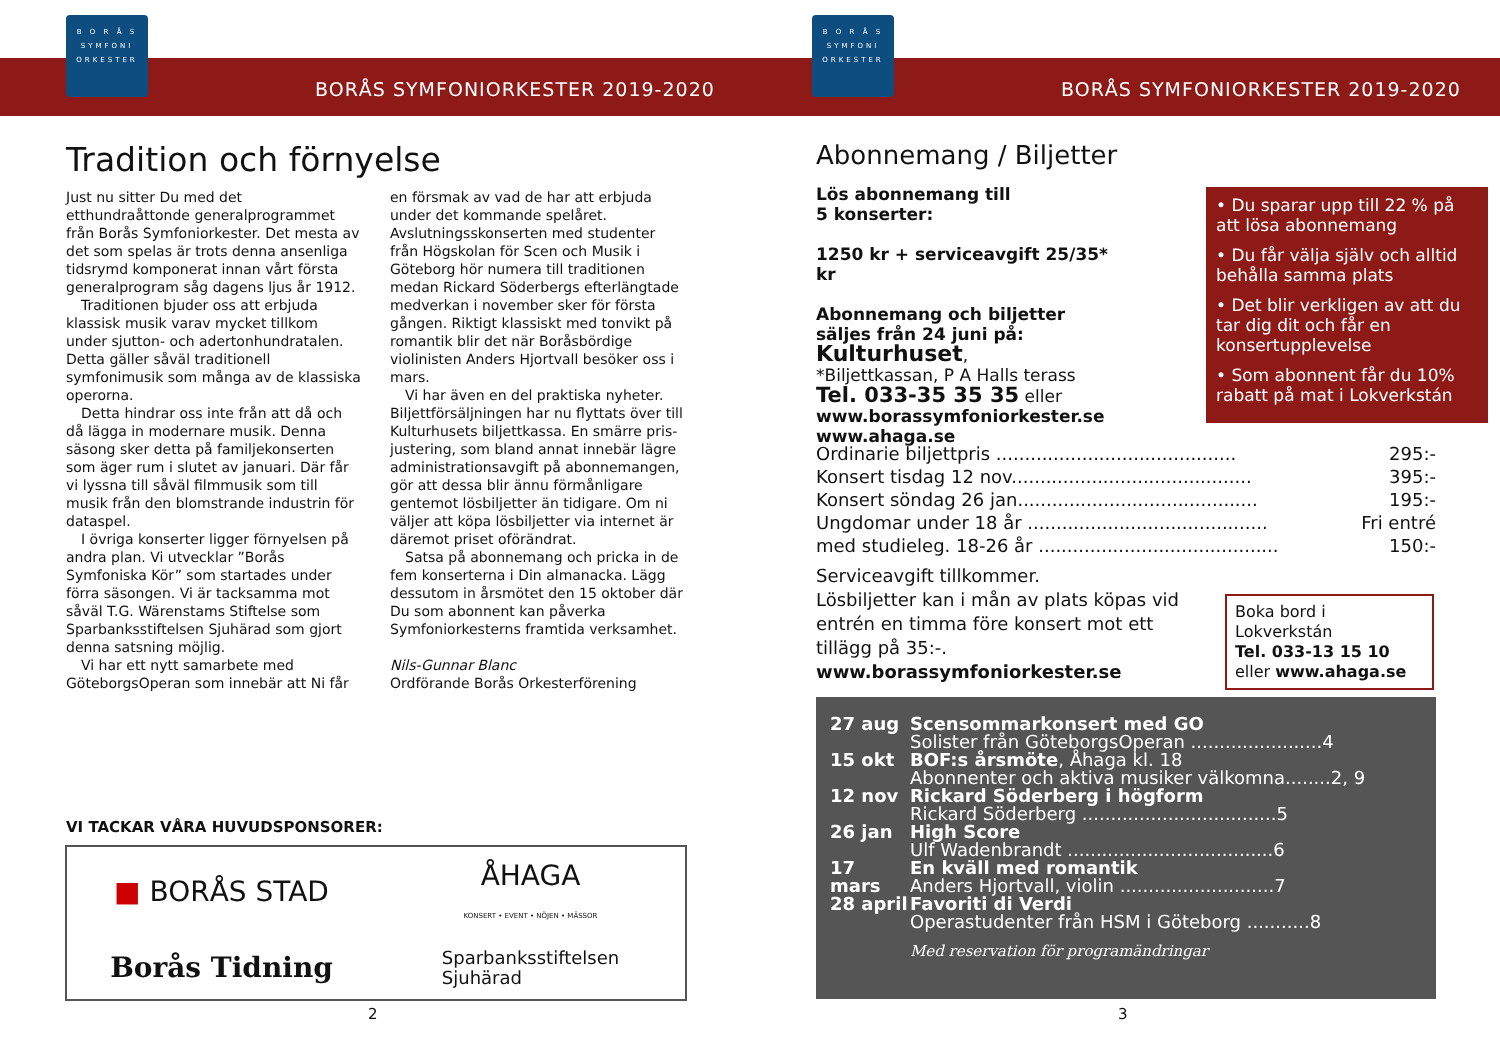B O R Å S
SYMFONI
ORKESTER
BORÅS SYMFONIORKESTER 2019-2020
Tradition och förnyelse
Just nu sitter Du med det etthundraåttonde generalprogrammet från Borås Symfonior­kester. Det mesta av det som spelas är trots denna ansenliga tidsrymd komponerat innan vårt första generalprogram såg dagens ljus år 1912.
Traditionen bjuder oss att erbjuda klassisk musik varav mycket tillkom under sjutton- och adertonhundratalen. Detta gäller såväl traditionell symfonimusik som många av de klassiska operorna.
Detta hindrar oss inte från att då och då lägga in modernare musik. Denna säsong sker detta på familjekonserten som äger rum i slutet av januari. Där får vi lyssna till såväl filmmusik som till musik från den blomst­rande industrin för dataspel.
I övriga konserter ligger förnyelsen på andra plan. Vi utvecklar ”Borås Symfoniska Kör” som startades under förra säsongen. Vi är tacksamma mot såväl T.G. Wärenstams Stiftelse som Sparbanksstiftelsen Sjuhärad som gjort denna satsning möjlig.
Vi har ett nytt samarbete med Göteborgs­Operan som innebär att Ni får en försmak av vad de har att erbjuda under det kom­mande spelåret. Avslutningsskonserten med studenter från Högskolan för Scen och Musik i Göteborg hör numera till traditionen medan Rickard Söderbergs efterlängtade medverkan i november sker för första gången. Riktigt klassiskt med tonvikt på romantik blir det när Boråsbördige violinisten Anders Hjortvall besöker oss i mars.
Vi har även en del praktiska nyheter. Biljettförsäljningen har nu flyttats över till Kulturhusets biljettkassa. En smärre pris­justering, som bland annat innebär lägre administrationsavgift på abonnemangen, gör att dessa blir ännu förmånligare gentemot lösbiljetter än tidigare. Om ni väljer att köpa lösbiljetter via internet är däremot priset oförändrat.
Satsa på abonnemang och pricka in de fem konserterna i Din almanacka. Lägg dessutom in årsmötet den 15 oktober där Du som abon­nent kan påverka Symfoniorkesterns framtida verksamhet.
Nils-Gunnar Blanc
Ordförande Borås Orkesterförening
VI TACKAR VÅRA HUVUDSPONSORER:
■ BORÅS STAD
ÅHAGA
KONSERT • EVENT • NÖJEN • MÄSSOR
Borås Tidning
Sparbanksstiftelsen
Sjuhärad
2
B O R Å S
SYMFONI
ORKESTER
BORÅS SYMFONIORKESTER 2019-2020
Abonnemang / Biljetter
Lös abonnemang till
5 konserter:
1250 kr + serviceavgift 25/35* kr
Abonnemang och biljetter
säljes från 24 juni på:
Kulturhuset,
*Biljettkassan, P A Halls terass
Tel. 033-35 35 35 eller
www.borassymfoniorkester.se
www.ahaga.se
• Du sparar upp till 22 % på att lösa abonnemang
• Du får välja själv och alltid behålla samma plats
• Det blir verkligen av att du tar dig dit och får en konsertupp­levelse
• Som abonnent får du 10% rabatt på mat i Lokverkstán
| Ordinarie biljettpris .......................................... | 295:- |
| Konsert tisdag 12 nov.......................................... | 395:- |
| Konsert söndag 26 jan.......................................... | 195:- |
| Ungdomar under 18 år .......................................... | Fri entré |
| med studieleg. 18-26 år .......................................... | 150:- |
Serviceavgift tillkommer.
Lösbiljetter kan i mån av plats köpas vid entrén en timma före konsert mot ett tillägg på 35:-.
www.borassymfoniorkester.se
Boka bord i Lokverkstán
Tel. 033-13 15 10
eller www.ahaga.se
| 27 aug | Scensommarkonsert med GO Solister från GöteborgsOperan .......................4 |
| 15 okt | BOF:s årsmöte , Åhaga kl. 18 Abonnenter och aktiva musiker välkomna........2, 9 |
| 12 nov | Rickard Söderberg i högform Rickard Söderberg ..................................5 |
| 26 jan | High Score Ulf Wadenbrandt ....................................6 |
| 17 mars | En kväll med romantik Anders Hjortvall, violin ...........................7 |
| 28 april | Favoriti di Verdi Operastudenter från HSM i Göteborg ...........8 |
| | Med reservation för programändringar |
3